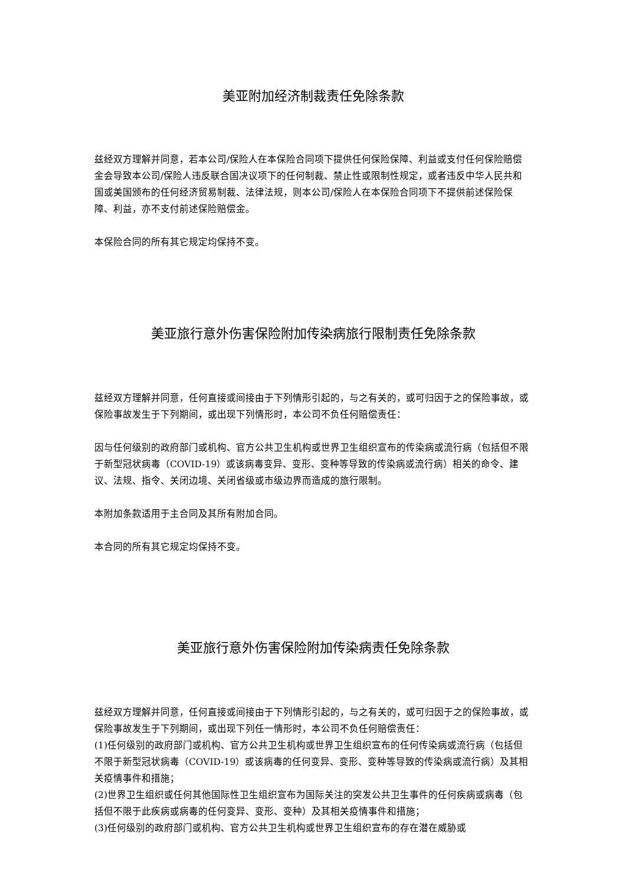美亚附加经济制裁责任免除条款
兹经双方理解并同意，若本公司/保险人在本保险合同项下提供任何保险保障、利益或支付任何保险赔偿金会导致本公司/保险人违反联合国决议项下的任何制裁、禁止性或限制性规定，或者违反中华人民共和国或美国颁布的任何经济贸易制裁、法律法规，则本公司/保险人在本保险合同项下不提供前述保险保障、利益，亦不支付前述保险赔偿金。
本保险合同的所有其它规定均保持不变。
美亚旅行意外伤害保险附加传染病旅行限制责任免除条款
兹经双方理解并同意，任何直接或间接由于下列情形引起的，与之有关的，或可归因于之的保险事故，或保险事故发生于下列期间，或出现下列情形时，本公司不负任何赔偿责任：
因与任何级别的政府部门或机构、官方公共卫生机构或世界卫生组织宣布的传染病或流行病（包括但不限于新型冠状病毒（COVID-19）或该病毒变异、变形、变种等导致的传染病或流行病）相关的命令、建议、法规、指令、关闭边境、关闭省级或市级边界而造成的旅行限制。
本附加条款适用于主合同及其所有附加合同。
本合同的所有其它规定均保持不变。
美亚旅行意外伤害保险附加传染病责任免除条款
兹经双方理解并同意，任何直接或间接由于下列情形引起的，与之有关的，或可归因于之的保险事故，或保险事故发生于下列期间，或出现下列任一情形时，本公司不负任何赔偿责任：
(1)任何级别的政府部门或机构、官方公共卫生机构或世界卫生组织宣布的任何传染病或流行病（包括但不限于新型冠状病毒（COVID-19）或该病毒的任何变异、变形、变种等导致的传染病或流行病）及其相关疫情事件和措施；
(2)世界卫生组织或任何其他国际性卫生组织宣布为国际关注的突发公共卫生事件的任何疾病或病毒（包括但不限于此疾病或病毒的任何变异、变形、变种）及其相关疫情事件和措施；
(3)任何级别的政府部门或机构、官方公共卫生机构或世界卫生组织宣布的存在潜在威胁或